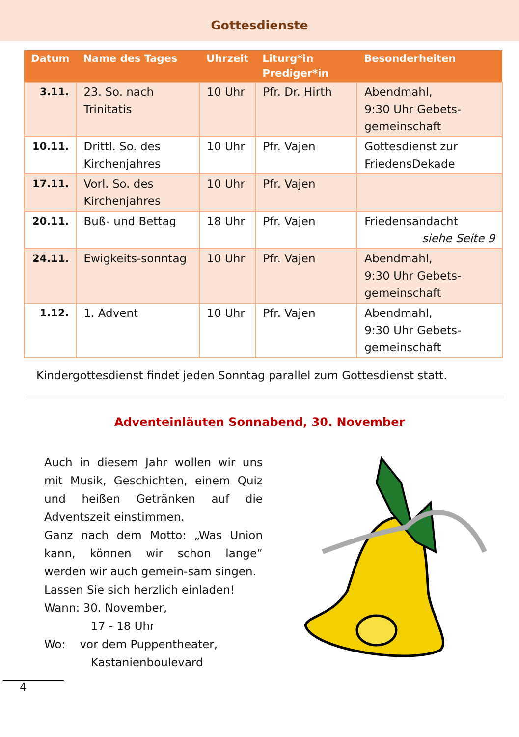Gottesdienste
| Datum | Name des Tages | Uhrzeit | Liturg*in Prediger*in | Besonderheiten |
| --- | --- | --- | --- | --- |
| 3.11. | 23. So. nach Trinitatis | 10 Uhr | Pfr. Dr. Hirth | Abendmahl, 9:30 Uhr Gebets-gemeinschaft |
| 10.11. | Drittl. So. des Kirchenjahres | 10 Uhr | Pfr. Vajen | Gottesdienst zur FriedensDekade |
| 17.11. | Vorl. So. des Kirchenjahres | 10 Uhr | Pfr. Vajen | |
| 20.11. | Buß- und Bettag | 18 Uhr | Pfr. Vajen | Friedensandacht siehe Seite 9 |
| 24.11. | Ewigkeits-sonntag | 10 Uhr | Pfr. Vajen | Abendmahl, 9:30 Uhr Gebets-gemeinschaft |
| 1.12. | 1. Advent | 10 Uhr | Pfr. Vajen | Abendmahl, 9:30 Uhr Gebets-gemeinschaft |
Kindergottesdienst findet jeden Sonntag parallel zum Gottesdienst statt.
Adventeinläuten Sonnabend, 30. November
Auch in diesem Jahr wollen wir uns mit Musik, Geschichten, einem Quiz und heißen Getränken auf die Adventszeit einstimmen.
Ganz nach dem Motto: „Was Union kann, können wir schon lange“ werden wir auch gemein-sam singen.
Lassen Sie sich herzlich einladen!
Wann: 30. November,
17 - 18 Uhr
Wo: vor dem Puppentheater,
Kastanienboulevard
4